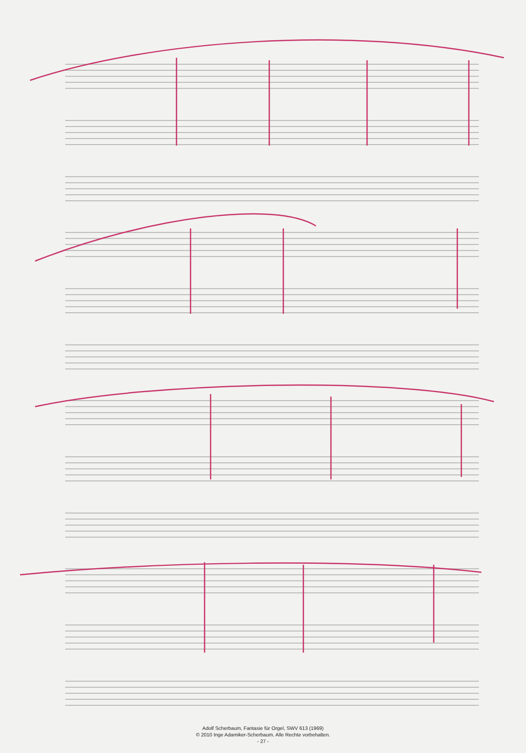Adolf Scherbaum, Fantasie für Orgel, SWV 613 (1969)
© 2010 Inge Adamiker-Scherbaum. Alle Rechte vorbehalten.
- 27 -